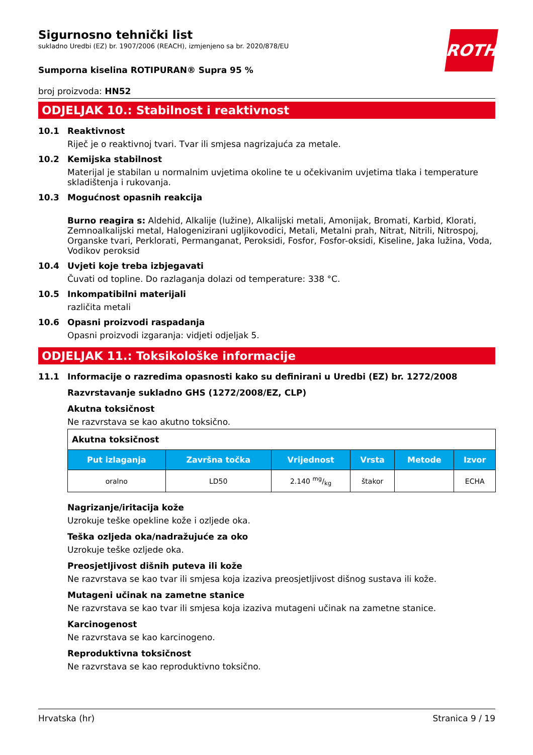ROTH
Sigurnosno tehnički list
sukladno Uredbi (EZ) br. 1907/2006 (REACH), izmjenjeno sa br. 2020/878/EU
Sumporna kiselina ROTIPURAN® Supra 95 %
broj proizvoda: HN52
ODJELJAK 10.: Stabilnost i reaktivnost
10.1 Reaktivnost
Riječ je o reaktivnoj tvari. Tvar ili smjesa nagrizajuća za metale.
10.2 Kemijska stabilnost
Materijal je stabilan u normalnim uvjetima okoline te u očekivanim uvjetima tlaka i temperature skladištenja i rukovanja.
10.3 Mogućnost opasnih reakcija
Burno reagira s: Aldehid, Alkalije (lužine), Alkalijski metali, Amonijak, Bromati, Karbid, Klorati, Zemnoalkalijski metal, Halogenizirani ugljikovodici, Metali, Metalni prah, Nitrat, Nitrili, Nitrospoj, Organske tvari, Perklorati, Permanganat, Peroksidi, Fosfor, Fosfor-oksidi, Kiseline, Jaka lužina, Voda, Vodikov peroksid
10.4 Uvjeti koje treba izbjegavati
Čuvati od topline. Do razlaganja dolazi od temperature: 338 °C.
10.5 Inkompatibilni materijali
različita metali
10.6 Opasni proizvodi raspadanja
Opasni proizvodi izgaranja: vidjeti odjeljak 5.
ODJELJAK 11.: Toksikološke informacije
11.1 Informacije o razredima opasnosti kako su definirani u Uredbi (EZ) br. 1272/2008
Razvrstavanje sukladno GHS (1272/2008/EZ, CLP)
Akutna toksičnost
Ne razvrstava se kao akutno toksično.
| Akutna toksičnost | | | | | |
| Put izlaganja | Završna točka | Vrijednost | Vrsta | Metode | Izvor |
| oralno | LD50 | 2.140 mg/kg | štakor | | ECHA |
Nagrizanje/iritacija kože
Uzrokuje teške opekline kože i ozljede oka.
Teška ozljeda oka/nadražujuće za oko
Uzrokuje teške ozljede oka.
Preosjetljivost dišnih puteva ili kože
Ne razvrstava se kao tvar ili smjesa koja izaziva preosjetljivost dišnog sustava ili kože.
Mutageni učinak na zametne stanice
Ne razvrstava se kao tvar ili smjesa koja izaziva mutageni učinak na zametne stanice.
Karcinogenost
Ne razvrstava se kao karcinogeno.
Reproduktivna toksičnost
Ne razvrstava se kao reproduktivno toksično.
Hrvatska (hr) Stranica 9 / 19